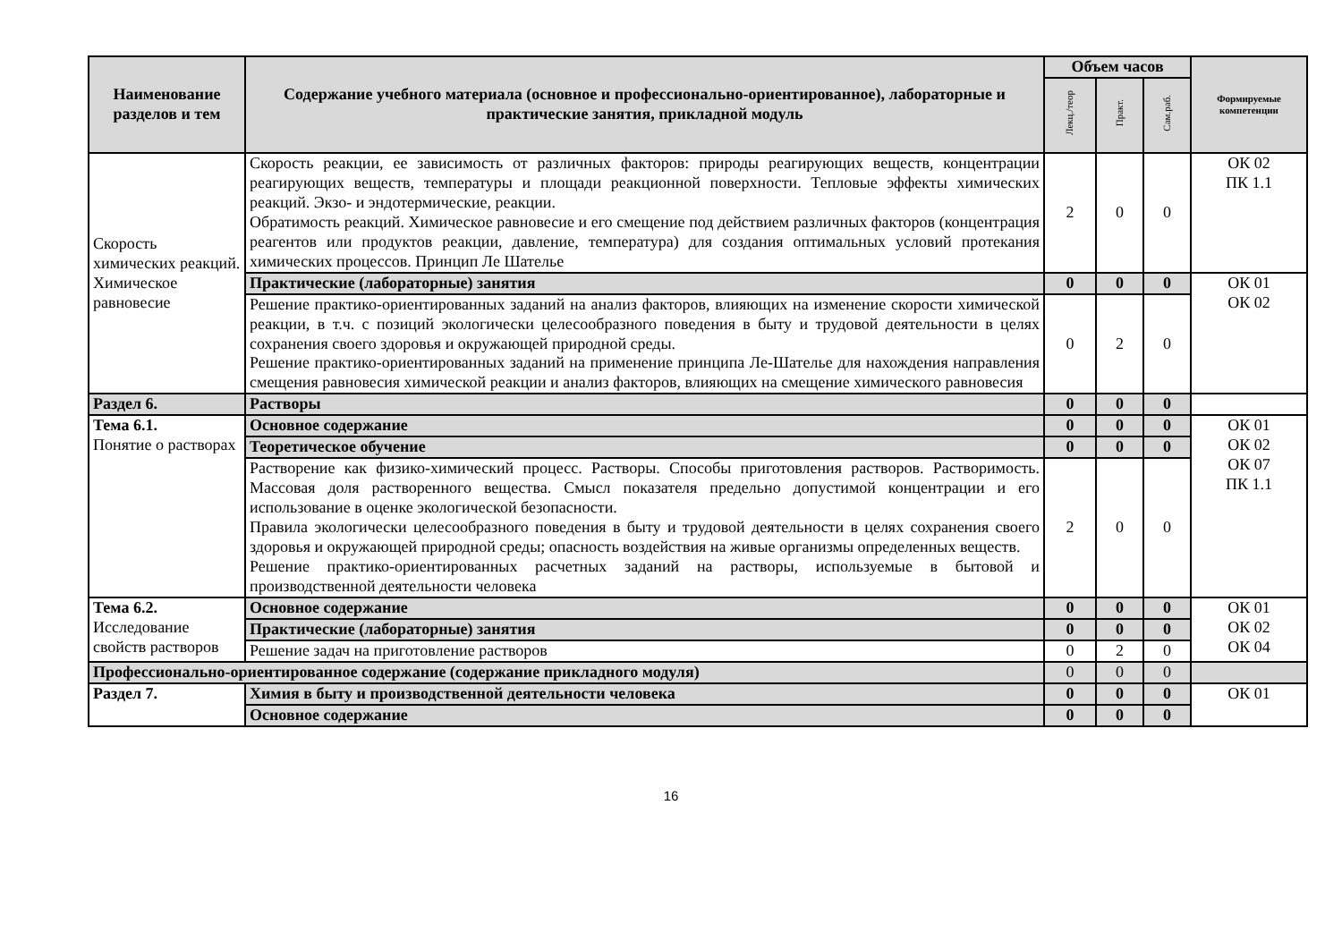| Наименование разделов и тем | Содержание учебного материала (основное и профессионально-ориентированное), лабораторные и практические занятия, прикладной модуль | Объем часов | | | Формируемые компетенции |
| --- | --- | --- | --- | --- | --- |
| | | Лекц./теор | Практ. | Сам.раб. | |
| Скорость химических реакций. Химическое равновесие | Скорость реакции, ее зависимость от различных факторов: природы реагирующих веществ, концентрации реагирующих веществ, температуры и площади реакционной поверхности. Тепловые эффекты химических реакций. Экзо- и эндотермические, реакции. Обратимость реакций. Химическое равновесие и его смещение под действием различных факторов (концентрация реагентов или продуктов реакции, давление, температура) для создания оптимальных условий протекания химических процессов. Принцип Ле Шателье | 2 | 0 | 0 | ОК 02 ПК 1.1 |
| | Практические (лабораторные) занятия | 0 | 0 | 0 | ОК 01 ОК 02 |
| | Решение практико-ориентированных заданий на анализ факторов, влияющих на изменение скорости химической реакции, в т.ч. с позиций экологически целесообразного поведения в быту и трудовой деятельности в целях сохранения своего здоровья и окружающей природной среды. Решение практико-ориентированных заданий на применение принципа Ле-Шателье для нахождения направления смещения равновесия химической реакции и анализ факторов, влияющих на смещение химического равновесия | 0 | 2 | 0 | |
| Раздел 6. | Растворы | 0 | 0 | 0 | |
| Тема 6.1. Понятие о растворах | Основное содержание | 0 | 0 | 0 | ОК 01 ОК 02 ОК 07 ПК 1.1 |
| | Теоретическое обучение | 0 | 0 | 0 | |
| | Растворение как физико-химический процесс. Растворы. Способы приготовления растворов. Растворимость. Массовая доля растворенного вещества. Смысл показателя предельно допустимой концентрации и его использование в оценке экологической безопасности. Правила экологически целесообразного поведения в быту и трудовой деятельности в целях сохранения своего здоровья и окружающей природной среды; опасность воздействия на живые организмы определенных веществ. Решение практико-ориентированных расчетных заданий на растворы, используемые в бытовой и производственной деятельности человека | 2 | 0 | 0 | |
| Тема 6.2. Исследование свойств растворов | Основное содержание | 0 | 0 | 0 | ОК 01 ОК 02 ОК 04 |
| | Практические (лабораторные) занятия | 0 | 0 | 0 | |
| | Решение задач на приготовление растворов | 0 | 2 | 0 | |
| Профессионально-ориентированное содержание (содержание прикладного модуля) | | 0 | 0 | 0 | |
| Раздел 7. | Химия в быту и производственной деятельности человека | 0 | 0 | 0 | ОК 01 |
| | Основное содержание | 0 | 0 | 0 | |
16